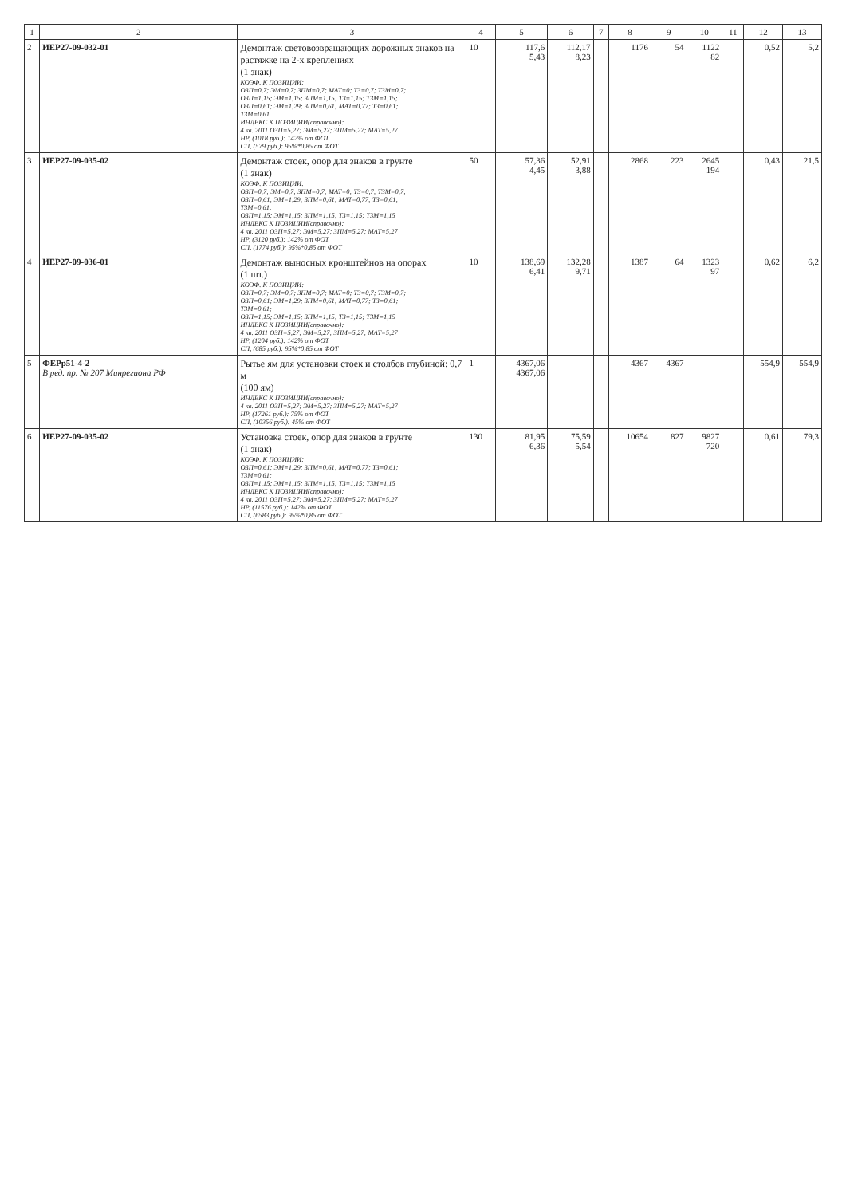| 1 | 2 | 3 | 4 | 5 | 6 | 7 | 8 | 9 | 10 | 11 | 12 | 13 |
| --- | --- | --- | --- | --- | --- | --- | --- | --- | --- | --- | --- | --- |
| 2 | ИЕР27-09-032-01 | Демонтаж световозвращающих дорожных знаков на растяжке на 2-х креплениях (1 знак) КОЭФ. К ПОЗИЦИИ: ОЗП=0,7; ЭМ=0,7; ЗПМ=0,7; МАТ=0; ТЗ=0,7; ТЗМ=0,7; ОЗП=1,15; ЭМ=1,15; ЗПМ=1,15; ТЗ=1,15; ТЗМ=1,15; ОЗП=0,61; ЭМ=1,29; ЗПМ=0,61; МАТ=0,77; ТЗ=0,61; ТЗМ=0,61 ИНДЕКС К ПОЗИЦИИ(справочно): 4 кв. 2011 ОЗП=5,27; ЭМ=5,27; ЗПМ=5,27; МАТ=5,27 НР, (1018 руб.): 142% от ФОТ СП, (579 руб.): 95%*0,85 от ФОТ | 10 | 117,6 5,43 | 112,17 8,23 | | 1176 | 54 | 1122 82 | | 0,52 | 5,2 |
| 3 | ИЕР27-09-035-02 | Демонтаж стоек, опор для знаков в грунте (1 знак) КОЭФ. К ПОЗИЦИИ: ОЗП=0,7; ЭМ=0,7; ЗПМ=0,7; МАТ=0; ТЗ=0,7; ТЗМ=0,7; ОЗП=0,61; ЭМ=1,29; ЗПМ=0,61; МАТ=0,77; ТЗ=0,61; ТЗМ=0,61; ОЗП=1,15; ЭМ=1,15; ЗПМ=1,15; ТЗ=1,15; ТЗМ=1,15 ИНДЕКС К ПОЗИЦИИ(справочно): 4 кв. 2011 ОЗП=5,27; ЭМ=5,27; ЗПМ=5,27; МАТ=5,27 НР, (3120 руб.): 142% от ФОТ СП, (1774 руб.): 95%*0,85 от ФОТ | 50 | 57,36 4,45 | 52,91 3,88 | | 2868 | 223 | 2645 194 | | 0,43 | 21,5 |
| 4 | ИЕР27-09-036-01 | Демонтаж выносных кронштейнов на опорах (1 шт.) КОЭФ. К ПОЗИЦИИ: ОЗП=0,7; ЭМ=0,7; ЗПМ=0,7; МАТ=0; ТЗ=0,7; ТЗМ=0,7; ОЗП=0,61; ЭМ=1,29; ЗПМ=0,61; МАТ=0,77; ТЗ=0,61; ТЗМ=0,61; ОЗП=1,15; ЭМ=1,15; ЗПМ=1,15; ТЗ=1,15; ТЗМ=1,15 ИНДЕКС К ПОЗИЦИИ(справочно): 4 кв. 2011 ОЗП=5,27; ЭМ=5,27; ЗПМ=5,27; МАТ=5,27 НР, (1204 руб.): 142% от ФОТ СП, (685 руб.): 95%*0,85 от ФОТ | 10 | 138,69 6,41 | 132,28 9,71 | | 1387 | 64 | 1323 97 | | 0,62 | 6,2 |
| 5 | ФЕРр51-4-2 В ред. пр. № 207 Минрегиона РФ | Рытье ям для установки стоек и столбов глубиной: 0,7 м (100 ям) ИНДЕКС К ПОЗИЦИИ(справочно): 4 кв. 2011 ОЗП=5,27; ЭМ=5,27; ЗПМ=5,27; МАТ=5,27 НР, (17261 руб.): 75% от ФОТ СП, (10356 руб.): 45% от ФОТ | 1 | 4367,06 4367,06 | | | 4367 | 4367 | | | 554,9 | 554,9 |
| 6 | ИЕР27-09-035-02 | Установка стоек, опор для знаков в грунте (1 знак) КОЭФ. К ПОЗИЦИИ: ОЗП=0,61; ЭМ=1,29; ЗПМ=0,61; МАТ=0,77; ТЗ=0,61; ТЗМ=0,61; ОЗП=1,15; ЭМ=1,15; ЗПМ=1,15; ТЗ=1,15; ТЗМ=1,15 ИНДЕКС К ПОЗИЦИИ(справочно): 4 кв. 2011 ОЗП=5,27; ЭМ=5,27; ЗПМ=5,27; МАТ=5,27 НР, (11576 руб.): 142% от ФОТ СП, (6583 руб.): 95%*0,85 от ФОТ | 130 | 81,95 6,36 | 75,59 5,54 | | 10654 | 827 | 9827 720 | | 0,61 | 79,3 |